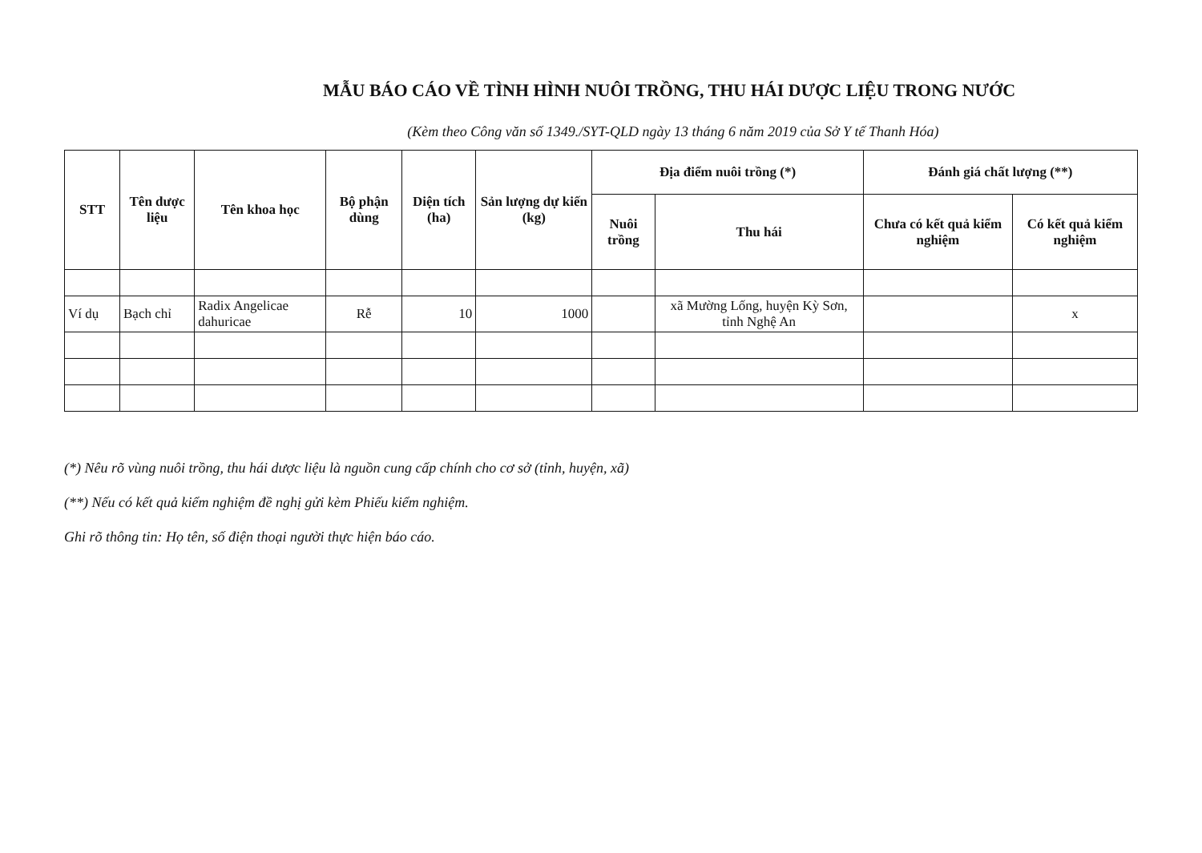MẪU BÁO CÁO VỀ TÌNH HÌNH NUÔI TRỒNG, THU HÁI DƯỢC LIỆU TRONG NƯỚC
(Kèm theo Công văn số 1349./SYT-QLD ngày 13 tháng 6 năm 2019 của Sở Y tế Thanh Hóa)
| STT | Tên dược liệu | Tên khoa học | Bộ phận dùng | Diện tích (ha) | Sản lượng dự kiến (kg) | Địa điểm nuôi trồng (*) | | Đánh giá chất lượng (**) | |
| --- | --- | --- | --- | --- | --- | --- | --- | --- | --- |
| | | | | | | Nuôi trồng | Thu hái | Chưa có kết quả kiểm nghiệm | Có kết quả kiểm nghiệm |
| Ví dụ | Bạch chỉ | Radix Angelicae dahuricae | Rễ | 10 | 1000 | | xã Mường Lống, huyện Kỳ Sơn, tỉnh Nghệ An | | x |
(*) Nêu rõ vùng nuôi trồng, thu hái dược liệu là nguồn cung cấp chính cho cơ sở (tỉnh, huyện, xã)
(**) Nếu có kết quả kiểm nghiệm đề nghị gửi kèm Phiếu kiểm nghiệm.
Ghi rõ thông tin: Họ tên, số điện thoại người thực hiện báo cáo.